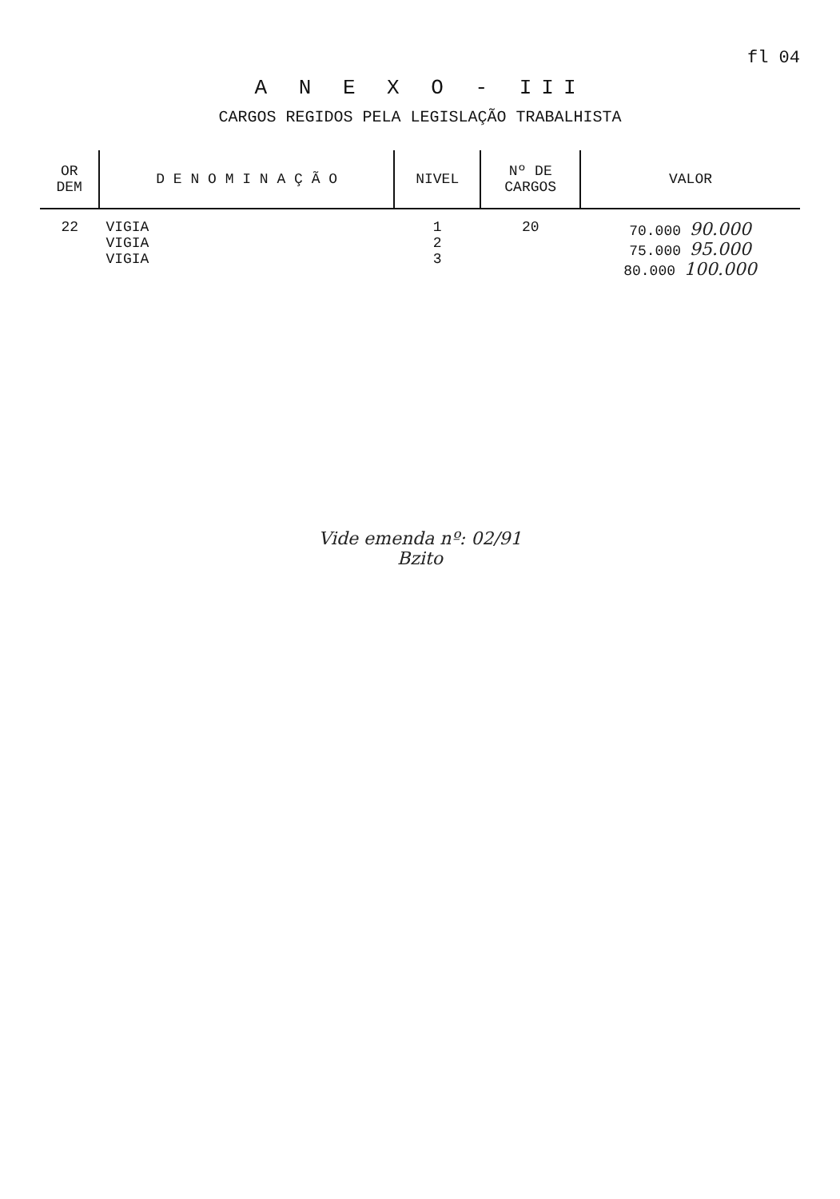fl 04
A N E X O - III
CARGOS REGIDOS PELA LEGISLAÇÃO TRABALHISTA
| OR DEM | D E N O M I N A Ç Ã O | NIVEL | Nº DE CARGOS | VALOR |
| --- | --- | --- | --- | --- |
| 22 | VIGIA VIGIA VIGIA | 1 2 3 | 20 | 70.000 90.000 75.000 95.000 80.000 100.000 |
Vide emenda nº: 02/91
Bzito